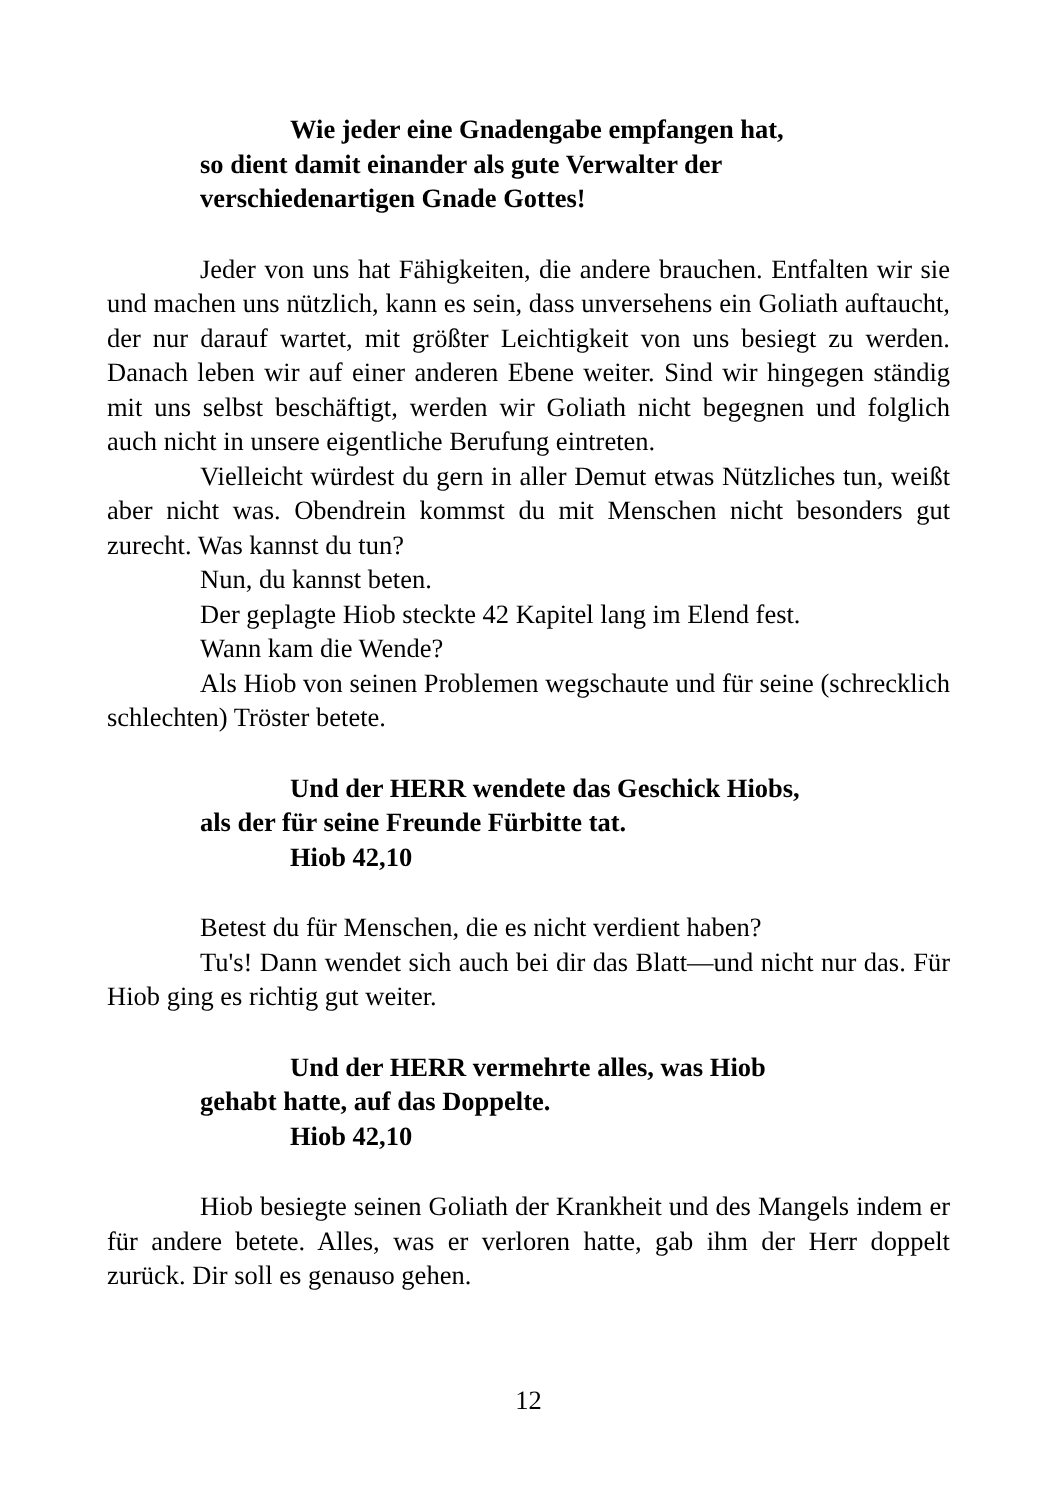Wie jeder eine Gnadengabe empfangen hat,
so dient damit einander als gute Verwalter der verschiedenartigen Gnade Gottes!
Jeder von uns hat Fähigkeiten, die andere brauchen. Entfalten wir sie und machen uns nützlich, kann es sein, dass unversehens ein Goliath auftaucht, der nur darauf wartet, mit größter Leichtigkeit von uns besiegt zu werden. Danach leben wir auf einer anderen Ebene weiter. Sind wir hingegen ständig mit uns selbst beschäftigt, werden wir Goliath nicht begegnen und folglich auch nicht in unsere eigentliche Berufung eintreten.
Vielleicht würdest du gern in aller Demut etwas Nützliches tun, weißt aber nicht was. Obendrein kommst du mit Menschen nicht besonders gut zurecht. Was kannst du tun?
Nun, du kannst beten.
Der geplagte Hiob steckte 42 Kapitel lang im Elend fest.
Wann kam die Wende?
Als Hiob von seinen Problemen wegschaute und für seine (schrecklich schlechten) Tröster betete.
Und der HERR wendete das Geschick Hiobs,
als der für seine Freunde Fürbitte tat.
Hiob 42,10
Betest du für Menschen, die es nicht verdient haben?
Tu's! Dann wendet sich auch bei dir das Blatt—und nicht nur das. Für Hiob ging es richtig gut weiter.
Und der HERR vermehrte alles, was Hiob
gehabt hatte, auf das Doppelte.
Hiob 42,10
Hiob besiegte seinen Goliath der Krankheit und des Mangels indem er für andere betete. Alles, was er verloren hatte, gab ihm der Herr doppelt zurück. Dir soll es genauso gehen.
12